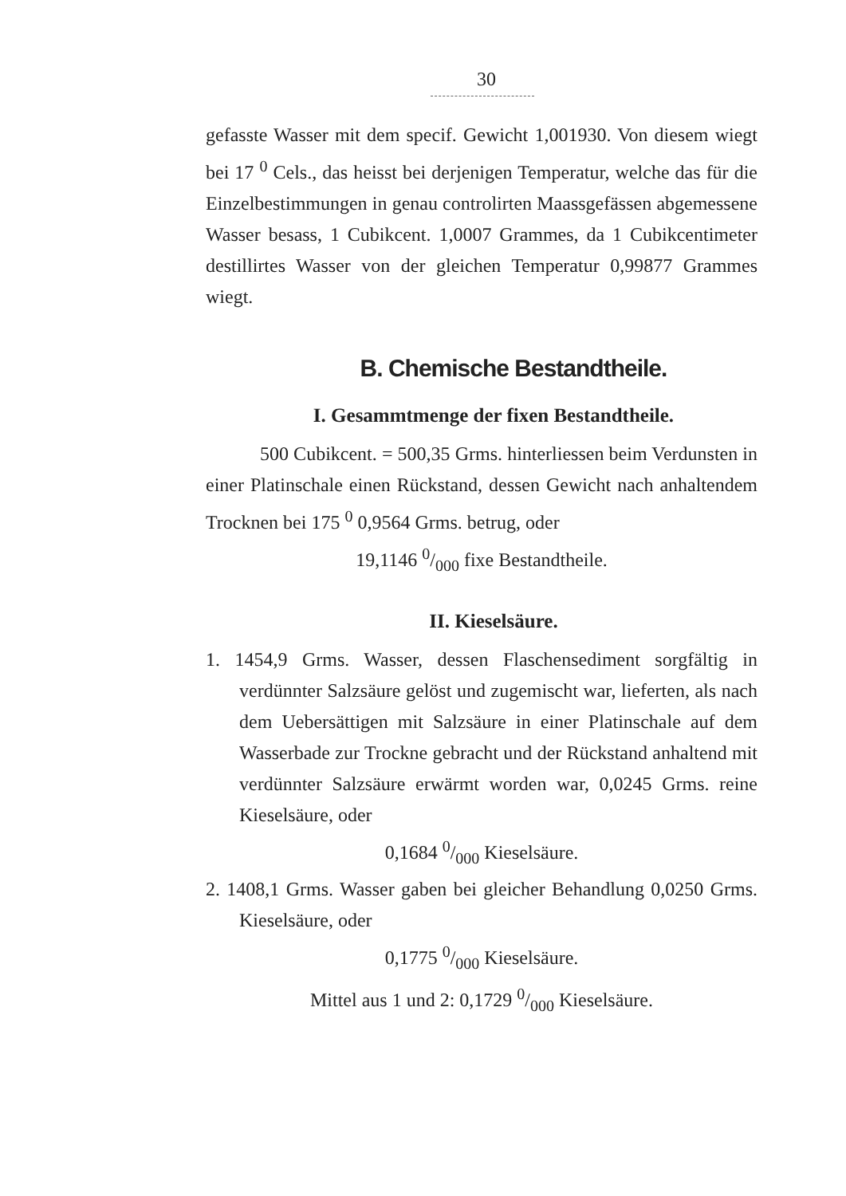30
gefasste Wasser mit dem specif. Gewicht 1,001930. Von diesem wiegt bei 17 <sup>0</sup> Cels., das heisst bei derjenigen Temperatur, welche das für die Einzelbestimmungen in genau controlirten Maassgefässen abgemessene Wasser besass, 1 Cubikcent. 1,0007 Grammes, da 1 Cubikcentimeter destillirtes Wasser von der gleichen Temperatur 0,99877 Grammes wiegt.
B. Chemische Bestandtheile.
I. Gesammtmenge der fixen Bestandtheile.
500 Cubikcent. = 500,35 Grms. hinterliessen beim Verdunsten in einer Platinschale einen Rückstand, dessen Gewicht nach anhaltendem Trocknen bei 175 <sup>0</sup> 0,9564 Grms. betrug, oder
19,1146 0/000 fixe Bestandtheile.
II. Kieselsäure.
1. 1454,9 Grms. Wasser, dessen Flaschensediment sorgfältig in verdünnter Salzsäure gelöst und zugemischt war, lieferten, als nach dem Uebersättigen mit Salzsäure in einer Platinschale auf dem Wasserbade zur Trockne gebracht und der Rückstand anhaltend mit verdünnter Salzsäure erwärmt worden war, 0,0245 Grms. reine Kieselsäure, oder
0,1684 0/000 Kieselsäure.
2. 1408,1 Grms. Wasser gaben bei gleicher Behandlung 0,0250 Grms. Kieselsäure, oder
0,1775 0/000 Kieselsäure.
Mittel aus 1 und 2: 0,1729 0/000 Kieselsäure.